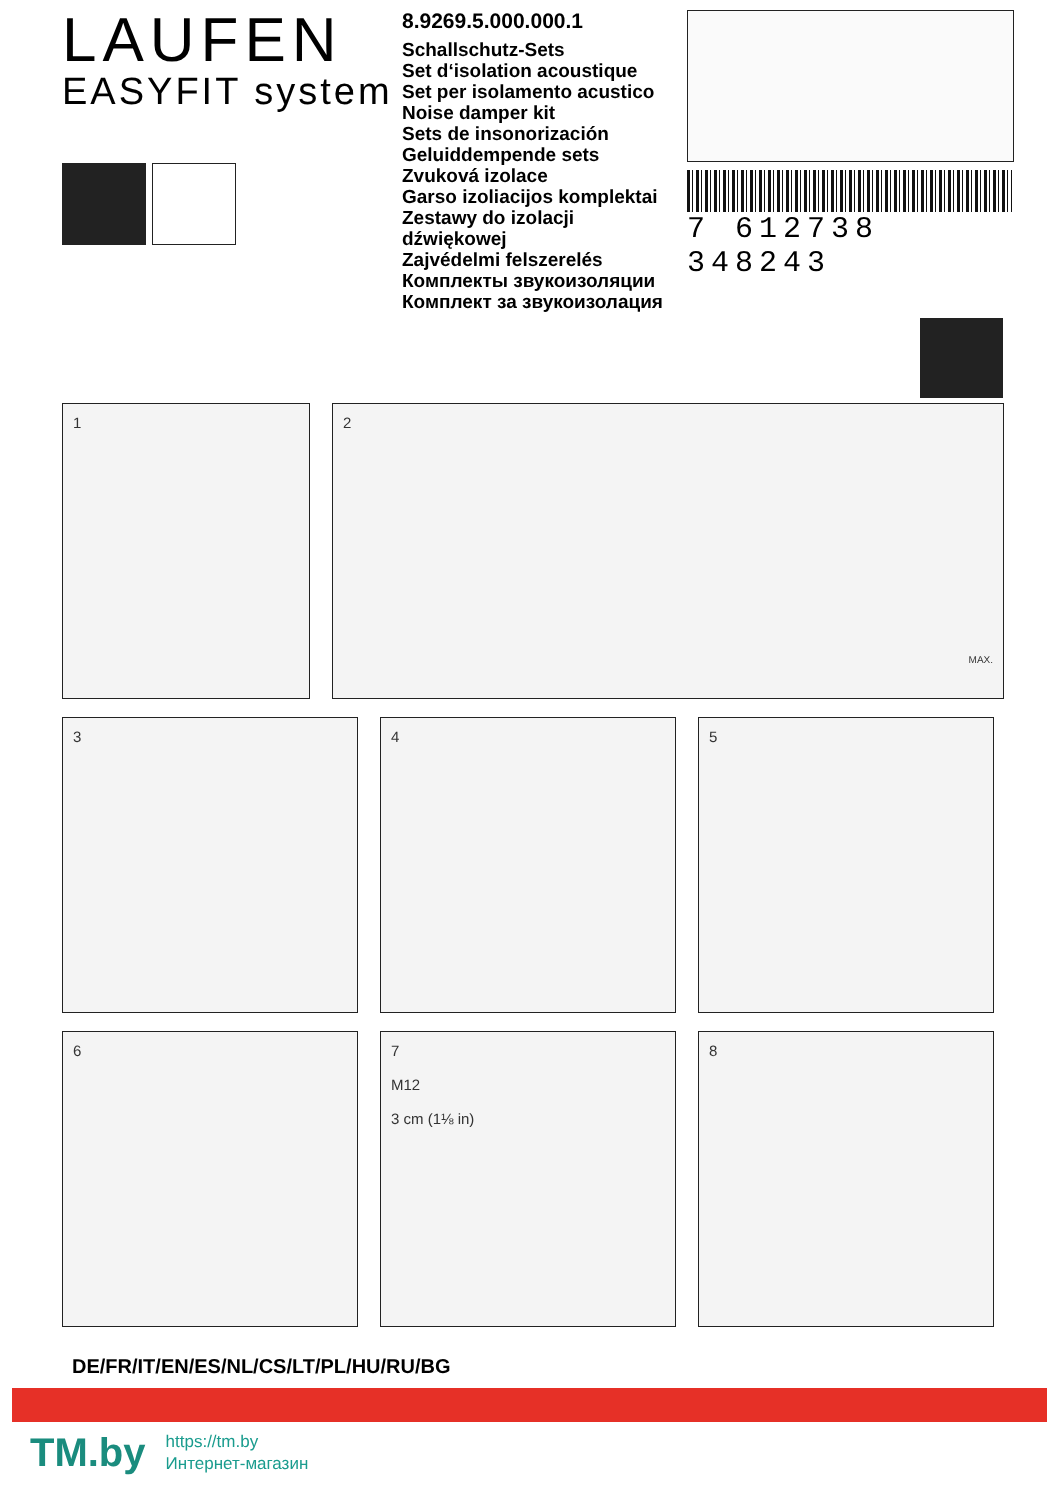LAUFEN
EASYFIT system
8.9269.5.000.000.1
Schallschutz-Sets
Set d‘isolation acoustique
Set per isolamento acustico
Noise damper kit
Sets de insonorización
Geluiddempende sets
Zvuková izolace
Garso izoliacijos komplektai
Zestawy do izolacji dźwiękowej
Zajvédelmi felszerelés
Комплекты звукоизоляции
Комплект за звукоизолация
7 612738 348243
1 2 MAX.
3 4 5
6 7
M12
3 cm (1⅛ in)
8
DE/FR/IT/EN/ES/NL/CS/LT/PL/HU/RU/BG
TM.by
https://tm.by
Интернет-магазин